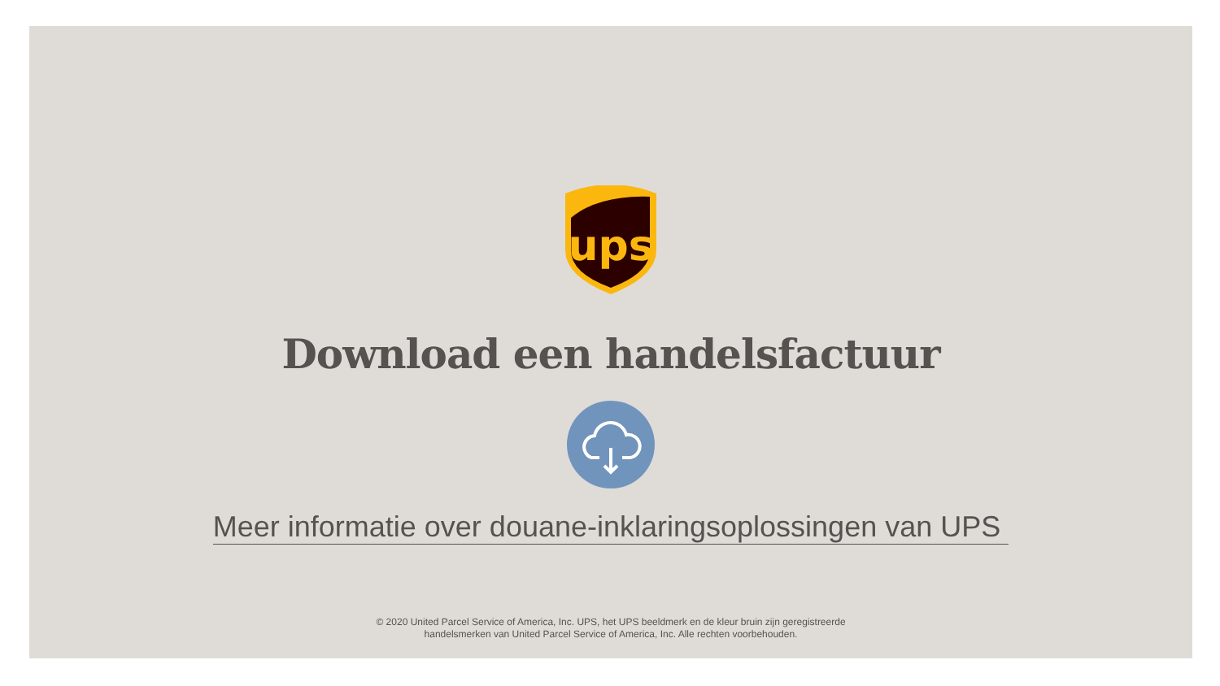ups
Download een handelsfactuur
Meer informatie over douane-inklaringsoplossingen van UPS
© 2020 United Parcel Service of America, Inc. UPS, het UPS beeldmerk en de kleur bruin zijn geregistreerde
handelsmerken van United Parcel Service of America, Inc. Alle rechten voorbehouden.